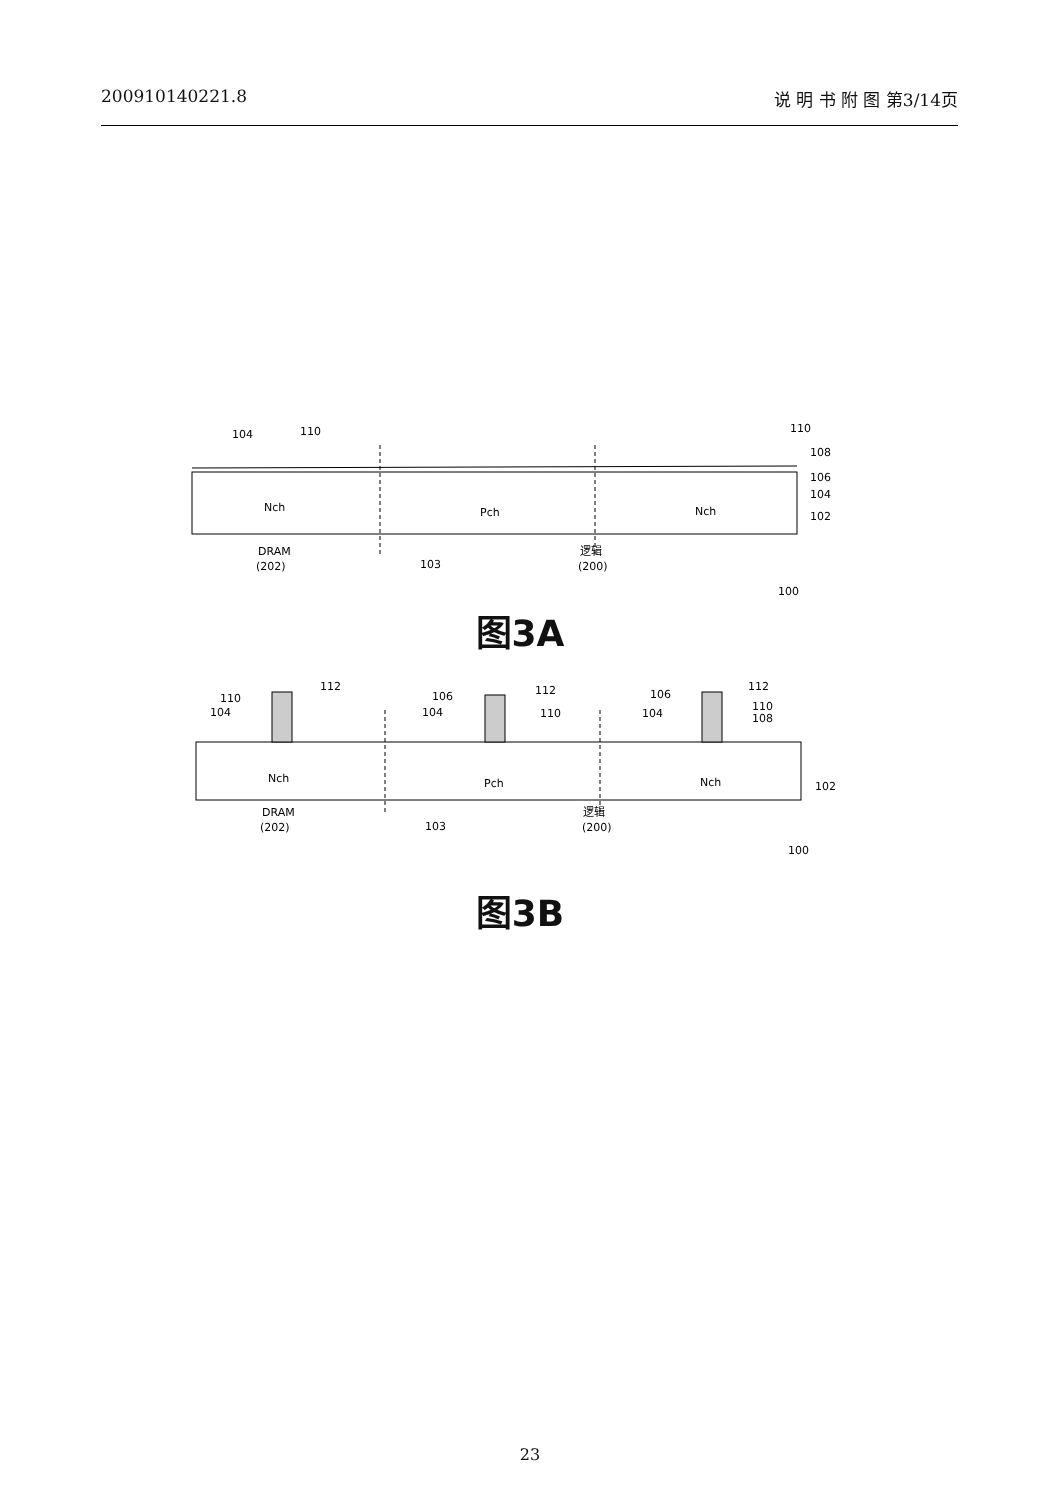200910140221.8 说 明 书 附 图 第3/14页
104
110
110
108
106
104
102
Nch
Pch
Nch
DRAM
(202)
103
逻辑
(200)
100
图3A
110
104
112
106
104
112
110
106
104
112
110
108
102
Nch
Pch
Nch
DRAM
(202)
103
逻辑
(200)
100
图3B
23